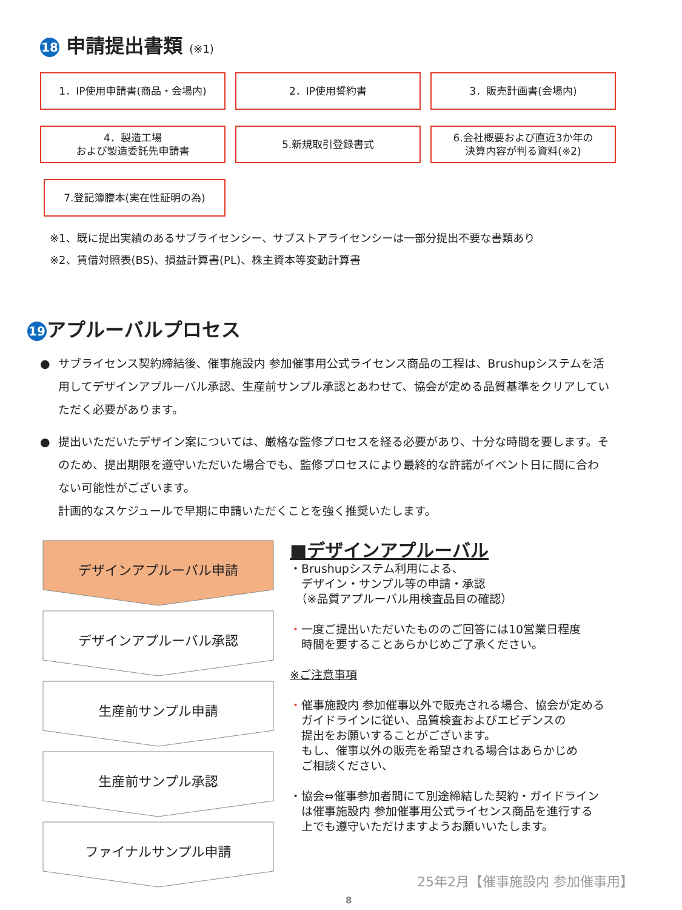18 申請提出書類 (※1)
1．IP使用申請書(商品・会場内)
2．IP使用誓約書
3．販売計画書(会場内)
4．製造工場
および製造委託先申請書
5.新規取引登録書式
6.会社概要および直近3か年の
決算内容が判る資料(※2)
7.登記簿謄本(実在性証明の為)
※1、既に提出実績のあるサブライセンシー、サブストアライセンシーは一部分提出不要な書類あり
※2、賃借対照表(BS)、損益計算書(PL)、株主資本等変動計算書
19 アプルーバルプロセス
● サブライセンス契約締結後、催事施設内 参加催事用公式ライセンス商品の工程は、Brushupシステムを活用してデザインアプルーバル承認、生産前サンプル承認とあわせて、協会が定める品質基準をクリアしていただく必要があります。
● 提出いただいたデザイン案については、厳格な監修プロセスを経る必要があり、十分な時間を要します。そのため、提出期限を遵守いただいた場合でも、監修プロセスにより最終的な許諾がイベント日に間に合わない可能性がございます。
計画的なスケジュールで早期に申請いただくことを強く推奨いたします。
デザインアプルーバル申請
デザインアプルーバル承認
生産前サンプル申請
生産前サンプル承認
ファイナルサンプル申請
■デザインアプルーバル
・Brushupシステム利用による、
　デザイン・サンプル等の申請・承認
　（※品質アプルーバル用検査品目の確認）
・一度ご提出いただいたもののご回答には10営業日程度
　時間を要することあらかじめご了承ください。
※ご注意事項
・催事施設内 参加催事以外で販売される場合、協会が定める
　ガイドラインに従い、品質検査およびエビデンスの
　提出をお願いすることがございます。
　もし、催事以外の販売を希望される場合はあらかじめ
　ご相談ください、
・協会⇔催事参加者間にて別途締結した契約・ガイドライン
　は催事施設内 参加催事用公式ライセンス商品を進行する
　上でも遵守いただけますようお願いいたします。
25年2月【催事施設内 参加催事用】
8